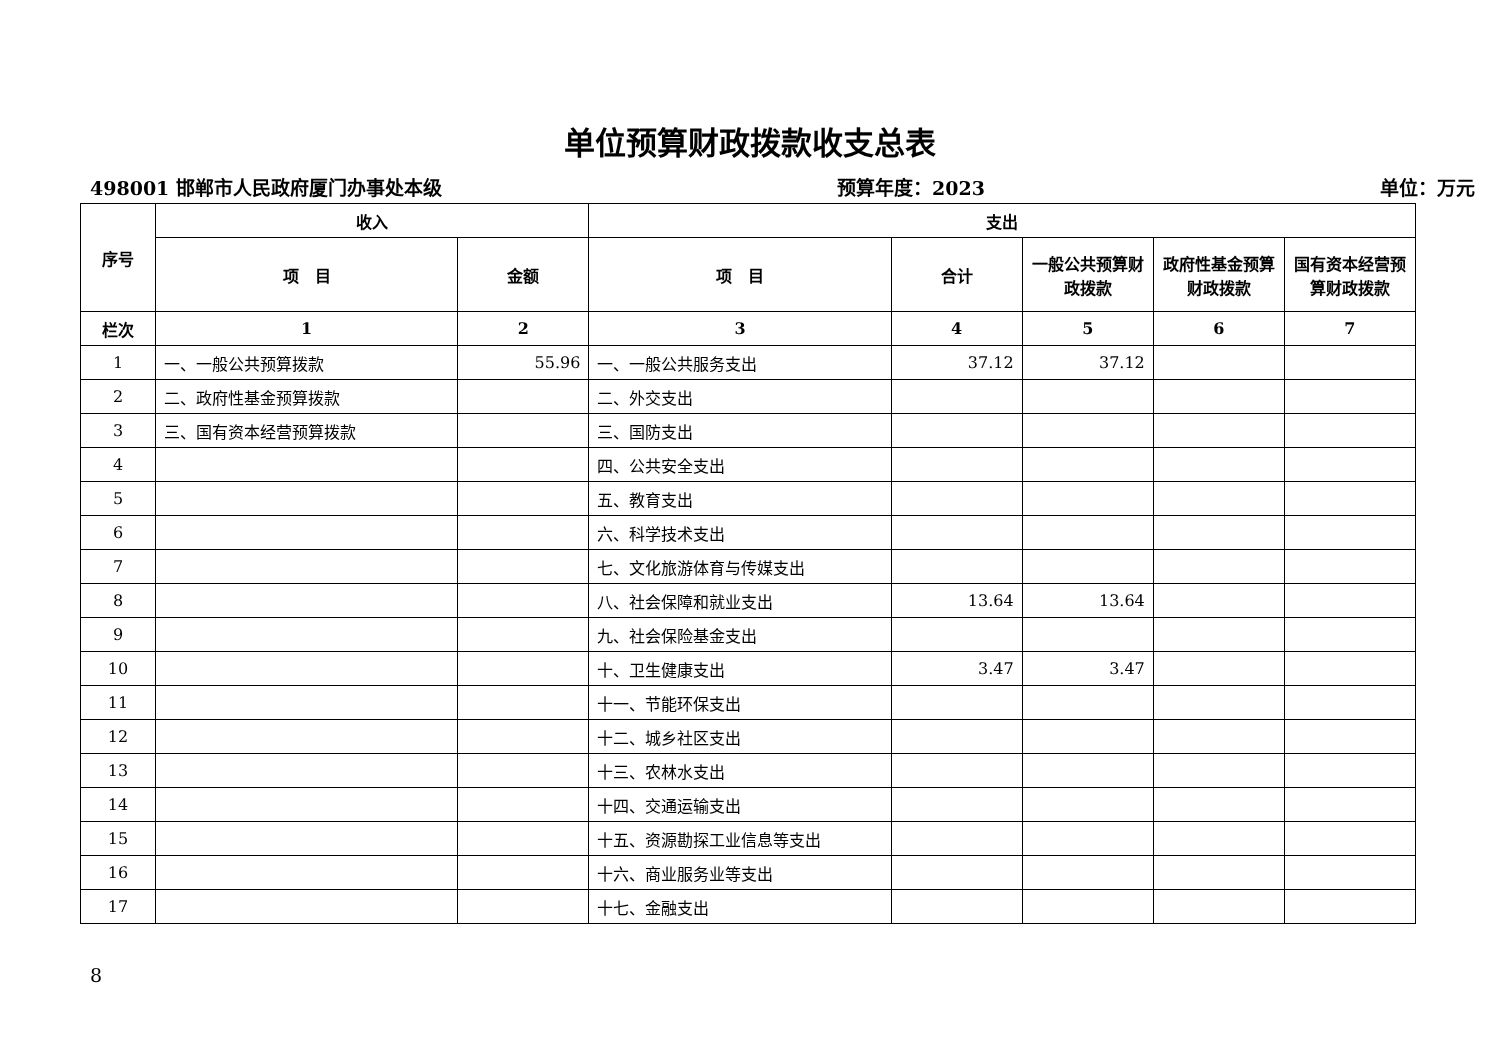单位预算财政拨款收支总表
498001 邯郸市人民政府厦门办事处本级 预算年度：2023 单位：万元
| 序号 | 收入 | | 支出 | | | | |
| --- | --- | --- | --- | --- | --- | --- | --- |
| | 项 目 | 金额 | 项 目 | 合计 | 一般公共预算财政拨款 | 政府性基金预算财政拨款 | 国有资本经营预算财政拨款 |
| 栏次 | 1 | 2 | 3 | 4 | 5 | 6 | 7 |
| 1 | 一、一般公共预算拨款 | 55.96 | 一、一般公共服务支出 | 37.12 | 37.12 | | |
| 2 | 二、政府性基金预算拨款 | | 二、外交支出 | | | | |
| 3 | 三、国有资本经营预算拨款 | | 三、国防支出 | | | | |
| 4 | | | 四、公共安全支出 | | | | |
| 5 | | | 五、教育支出 | | | | |
| 6 | | | 六、科学技术支出 | | | | |
| 7 | | | 七、文化旅游体育与传媒支出 | | | | |
| 8 | | | 八、社会保障和就业支出 | 13.64 | 13.64 | | |
| 9 | | | 九、社会保险基金支出 | | | | |
| 10 | | | 十、卫生健康支出 | 3.47 | 3.47 | | |
| 11 | | | 十一、节能环保支出 | | | | |
| 12 | | | 十二、城乡社区支出 | | | | |
| 13 | | | 十三、农林水支出 | | | | |
| 14 | | | 十四、交通运输支出 | | | | |
| 15 | | | 十五、资源勘探工业信息等支出 | | | | |
| 16 | | | 十六、商业服务业等支出 | | | | |
| 17 | | | 十七、金融支出 | | | | |
8